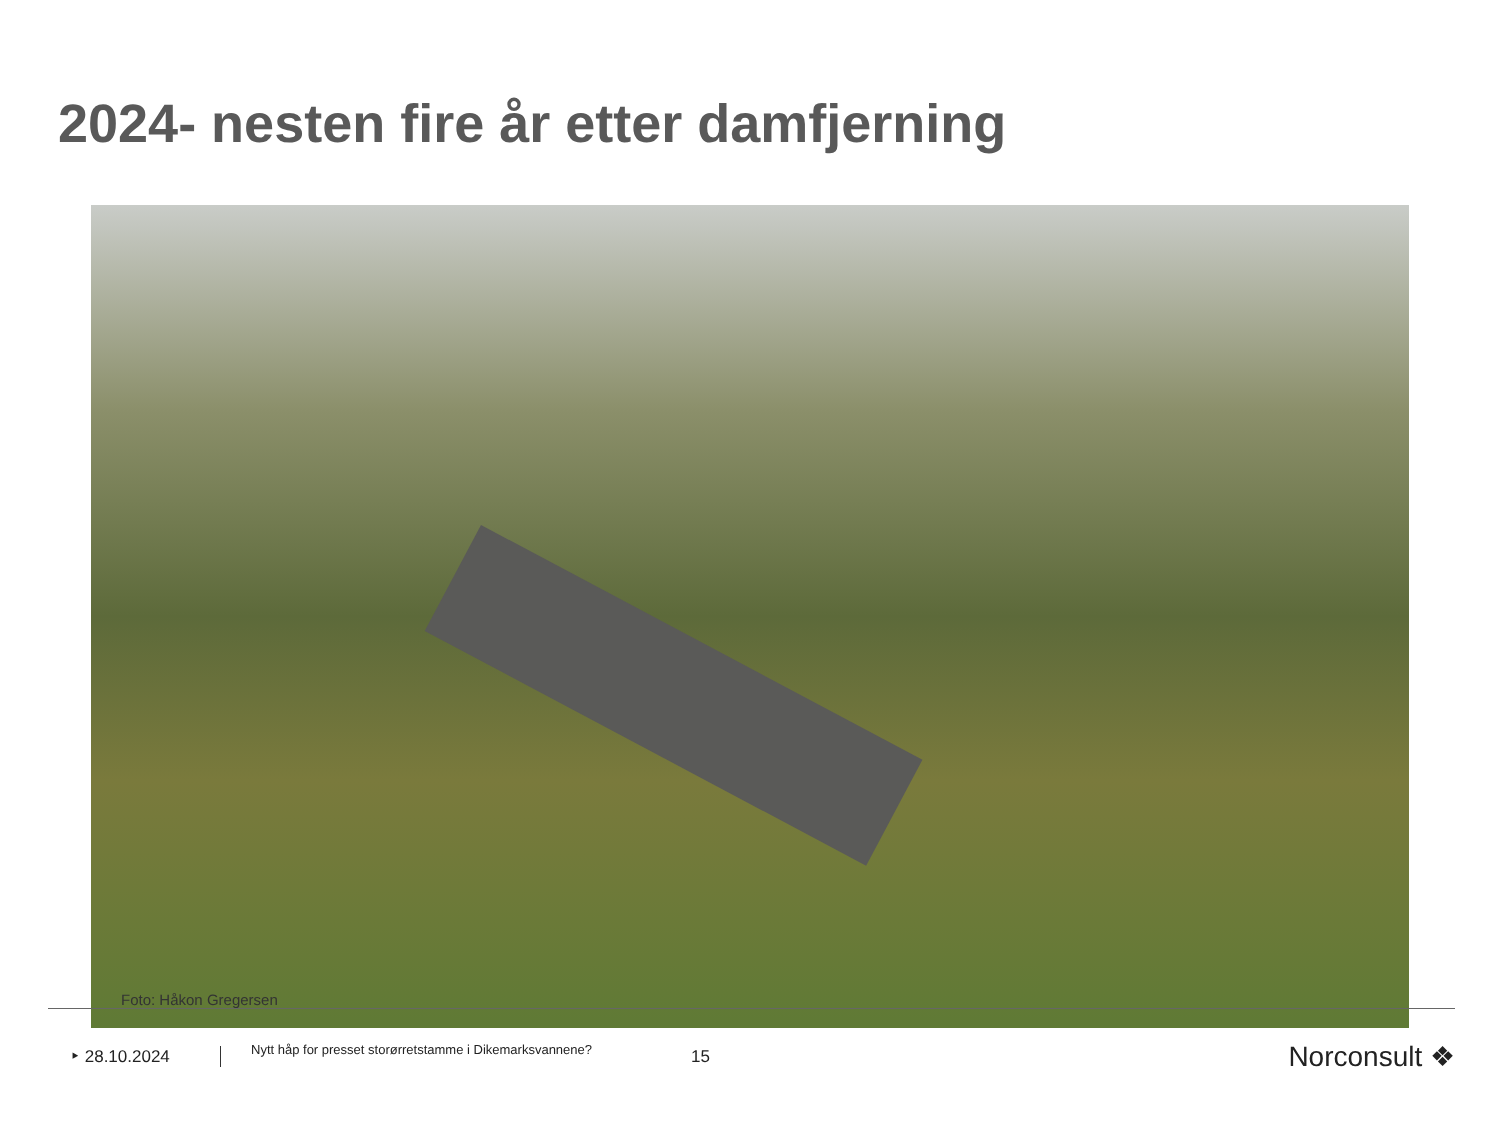2024- nesten fire år etter damfjerning
Foto: Håkon Gregersen
‣ 28.10.2024
Nytt håp for presset storørretstamme i Dikemarksvannene?
15
Norconsult ❖